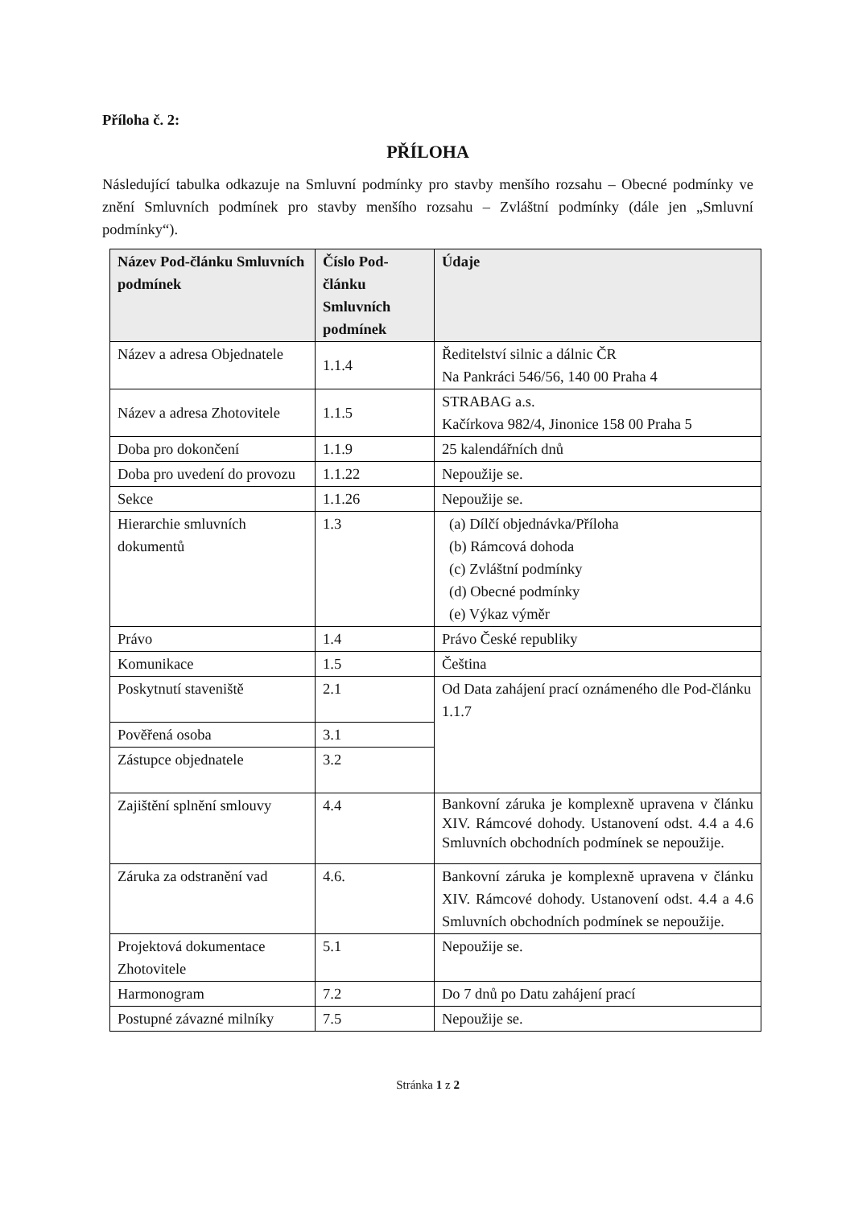Příloha č. 2:
PŘÍLOHA
Následující tabulka odkazuje na Smluvní podmínky pro stavby menšího rozsahu – Obecné podmínky ve znění Smluvních podmínek pro stavby menšího rozsahu – Zvláštní podmínky (dále jen „Smluvní podmínky“).
| Název Pod-článku Smluvních podmínek | Číslo Pod-článku Smluvních podmínek | Údaje |
| --- | --- | --- |
| Název a adresa Objednatele | 1.1.4 | Ředitelství silnic a dálnic ČR Na Pankráci 546/56, 140 00 Praha 4 |
| Název a adresa Zhotovitele | 1.1.5 | STRABAG a.s. Kačírkova 982/4, Jinonice 158 00 Praha 5 |
| Doba pro dokončení | 1.1.9 | 25 kalendářních dnů |
| Doba pro uvedení do provozu | 1.1.22 | Nepoužije se. |
| Sekce | 1.1.26 | Nepoužije se. |
| Hierarchie smluvních dokumentů | 1.3 | (a) Dílčí objednávka/Příloha (b) Rámcová dohoda (c) Zvláštní podmínky (d) Obecné podmínky (e) Výkaz výměr |
| Právo | 1.4 | Právo České republiky |
| Komunikace | 1.5 | Čeština |
| Poskytnutí staveniště | 2.1 | Od Data zahájení prací oznámeného dle Pod-článku 1.1.7 |
| Pověřená osoba | 3.1 | |
| Zástupce objednatele | 3.2 | |
| Zajištění splnění smlouvy | 4.4 | Bankovní záruka je komplexně upravena v článku XIV. Rámcové dohody. Ustanovení odst. 4.4 a 4.6 Smluvních obchodních podmínek se nepoužije. |
| Záruka za odstranění vad | 4.6. | Bankovní záruka je komplexně upravena v článku XIV. Rámcové dohody. Ustanovení odst. 4.4 a 4.6 Smluvních obchodních podmínek se nepoužije. |
| Projektová dokumentace Zhotovitele | 5.1 | Nepoužije se. |
| Harmonogram | 7.2 | Do 7 dnů po Datu zahájení prací |
| Postupné závazné milníky | 7.5 | Nepoužije se. |
Stránka 1 z 2